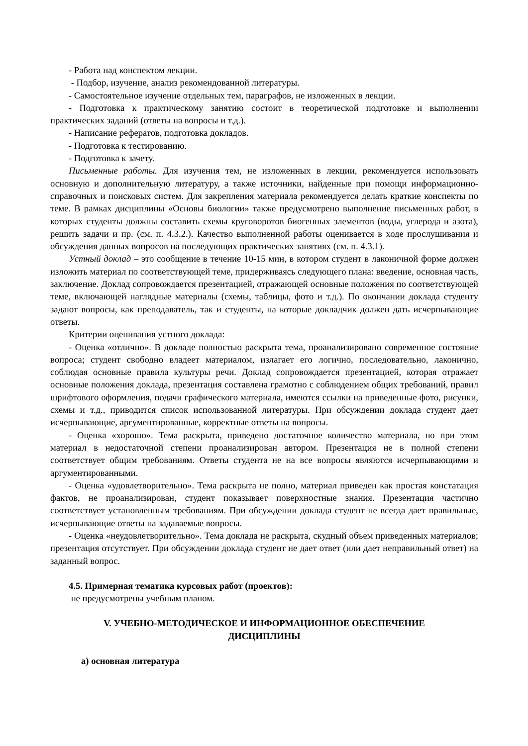- Работа над конспектом лекции.
- Подбор, изучение, анализ рекомендованной литературы.
- Самостоятельное изучение отдельных тем, параграфов, не изложенных в лекции.
- Подготовка к практическому занятию состоит в теоретической подготовке и выполнении практических заданий (ответы на вопросы и т.д.).
- Написание рефератов, подготовка докладов.
- Подготовка к тестированию.
- Подготовка к зачету.
Письменные работы. Для изучения тем, не изложенных в лекции, рекомендуется использовать основную и дополнительную литературу, а также источники, найденные при помощи информационно-справочных и поисковых систем. Для закрепления материала рекомендуется делать краткие конспекты по теме. В рамках дисциплины «Основы биологии» также предусмотрено выполнение письменных работ, в которых студенты должны составить схемы круговоротов биогенных элементов (воды, углерода и азота), решить задачи и пр. (см. п. 4.3.2.). Качество выполненной работы оценивается в ходе прослушивания и обсуждения данных вопросов на последующих практических занятиях (см. п. 4.3.1).
Устный доклад – это сообщение в течение 10-15 мин, в котором студент в лаконичной форме должен изложить материал по соответствующей теме, придерживаясь следующего плана: введение, основная часть, заключение. Доклад сопровождается презентацией, отражающей основные положения по соответствующей теме, включающей наглядные материалы (схемы, таблицы, фото и т.д.). По окончании доклада студенту задают вопросы, как преподаватель, так и студенты, на которые докладчик должен дать исчерпывающие ответы.
Критерии оценивания устного доклада:
- Оценка «отлично». В докладе полностью раскрыта тема, проанализировано современное состояние вопроса; студент свободно владеет материалом, излагает его логично, последовательно, лаконично, соблюдая основные правила культуры речи. Доклад сопровождается презентацией, которая отражает основные положения доклада, презентация составлена грамотно с соблюдением общих требований, правил шрифтового оформления, подачи графического материала, имеются ссылки на приведенные фото, рисунки, схемы и т.д., приводится список использованной литературы. При обсуждении доклада студент дает исчерпывающие, аргументированные, корректные ответы на вопросы.
- Оценка «хорошо». Тема раскрыта, приведено достаточное количество материала, но при этом материал в недостаточной степени проанализирован автором. Презентация не в полной степени соответствует общим требованиям. Ответы студента не на все вопросы являются исчерпывающими и аргументированными.
- Оценка «удовлетворительно». Тема раскрыта не полно, материал приведен как простая констатация фактов, не проанализирован, студент показывает поверхностные знания. Презентация частично соответствует установленным требованиям. При обсуждении доклада студент не всегда дает правильные, исчерпывающие ответы на задаваемые вопросы.
- Оценка «неудовлетворительно». Тема доклада не раскрыта, скудный объем приведенных материалов; презентация отсутствует. При обсуждении доклада студент не дает ответ (или дает неправильный ответ) на заданный вопрос.
4.5. Примерная тематика курсовых работ (проектов):
не предусмотрены учебным планом.
V. УЧЕБНО-МЕТОДИЧЕСКОЕ И ИНФОРМАЦИОННОЕ ОБЕСПЕЧЕНИЕ
ДИСЦИПЛИНЫ
а) основная литература